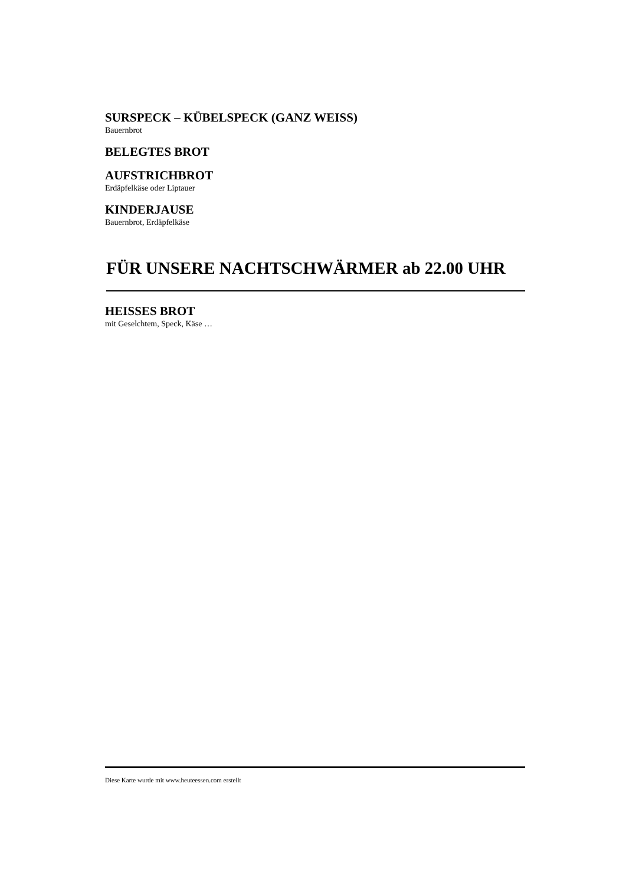SURSPECK – KÜBELSPECK (GANZ WEISS)
Bauernbrot
BELEGTES BROT
AUFSTRICHBROT
Erdäpfelkäse oder Liptauer
KINDERJAUSE
Bauernbrot, Erdäpfelkäse
FÜR UNSERE NACHTSCHWÄRMER ab 22.00 UHR
HEISSES BROT
mit Geselchtem, Speck, Käse …
Diese Karte wurde mit www.heuteessen.com erstellt